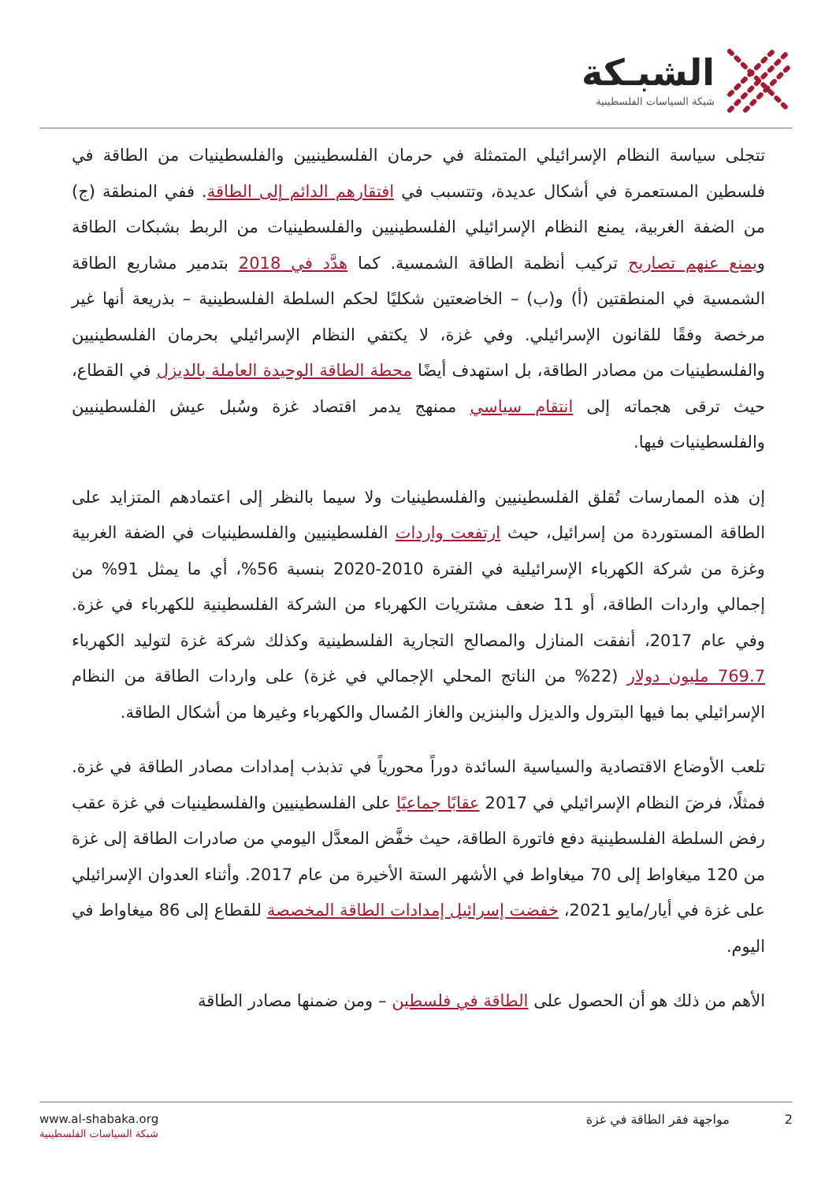الشبـكة
شبكة السياسات الفلسطينية
تتجلى سياسة النظام الإسرائيلي المتمثلة في حرمان الفلسطينيين والفلسطينيات من الطاقة في فلسطين المستعمرة في أشكال عديدة، وتتسبب في افتقارهم الدائم إلى الطاقة. ففي المنطقة (ج) من الضفة الغربية، يمنع النظام الإسرائيلي الفلسطينيين والفلسطينيات من الربط بشبكات الطاقة ويمنع عنهم تصاريح تركيب أنظمة الطاقة الشمسية. كما هدَّد في 2018 بتدمير مشاريع الطاقة الشمسية في المنطقتين (أ) و(ب) – الخاضعتين شكليًا لحكم السلطة الفلسطينية – بذريعة أنها غير مرخصة وفقًا للقانون الإسرائيلي. وفي غزة، لا يكتفي النظام الإسرائيلي بحرمان الفلسطينيين والفلسطينيات من مصادر الطاقة، بل استهدف أيضًا محطة الطاقة الوحيدة العاملة بالديزل في القطاع، حيث ترقى هجماته إلى انتقام سياسي ممنهج يدمر اقتصاد غزة وسُبل عيش الفلسطينيين والفلسطينيات فيها.
إن هذه الممارسات تُقلق الفلسطينيين والفلسطينيات ولا سيما بالنظر إلى اعتمادهم المتزايد على الطاقة المستوردة من إسرائيل، حيث ارتفعت واردات الفلسطينيين والفلسطينيات في الضفة الغربية وغزة من شركة الكهرباء الإسرائيلية في الفترة 2010-2020 بنسبة 56%، أي ما يمثل 91% من إجمالي واردات الطاقة، أو 11 ضعف مشتريات الكهرباء من الشركة الفلسطينية للكهرباء في غزة. وفي عام 2017، أنفقت المنازل والمصالح التجارية الفلسطينية وكذلك شركة غزة لتوليد الكهرباء 769.7 مليون دولار (22% من الناتج المحلي الإجمالي في غزة) على واردات الطاقة من النظام الإسرائيلي بما فيها البترول والديزل والبنزين والغاز المُسال والكهرباء وغيرها من أشكال الطاقة.
تلعب الأوضاع الاقتصادية والسياسية السائدة دوراً محورياً في تذبذب إمدادات مصادر الطاقة في غزة. فمثلًا، فرضَ النظام الإسرائيلي في 2017 عقابًا جماعيًا على الفلسطينيين والفلسطينيات في غزة عقب رفض السلطة الفلسطينية دفع فاتورة الطاقة، حيث خفَّض المعدَّل اليومي من صادرات الطاقة إلى غزة من 120 ميغاواط إلى 70 ميغاواط في الأشهر الستة الأخيرة من عام 2017. وأثناء العدوان الإسرائيلي على غزة في أيار/مايو 2021، خفضت إسرائيل إمدادات الطاقة المخصصة للقطاع إلى 86 ميغاواط في اليوم.
الأهم من ذلك هو أن الحصول على الطاقة في فلسطين – ومن ضمنها مصادر الطاقة
www.al-shabaka.org
شبكة السياسات الفلسطينية
2 مواجهة فقر الطاقة في غزة